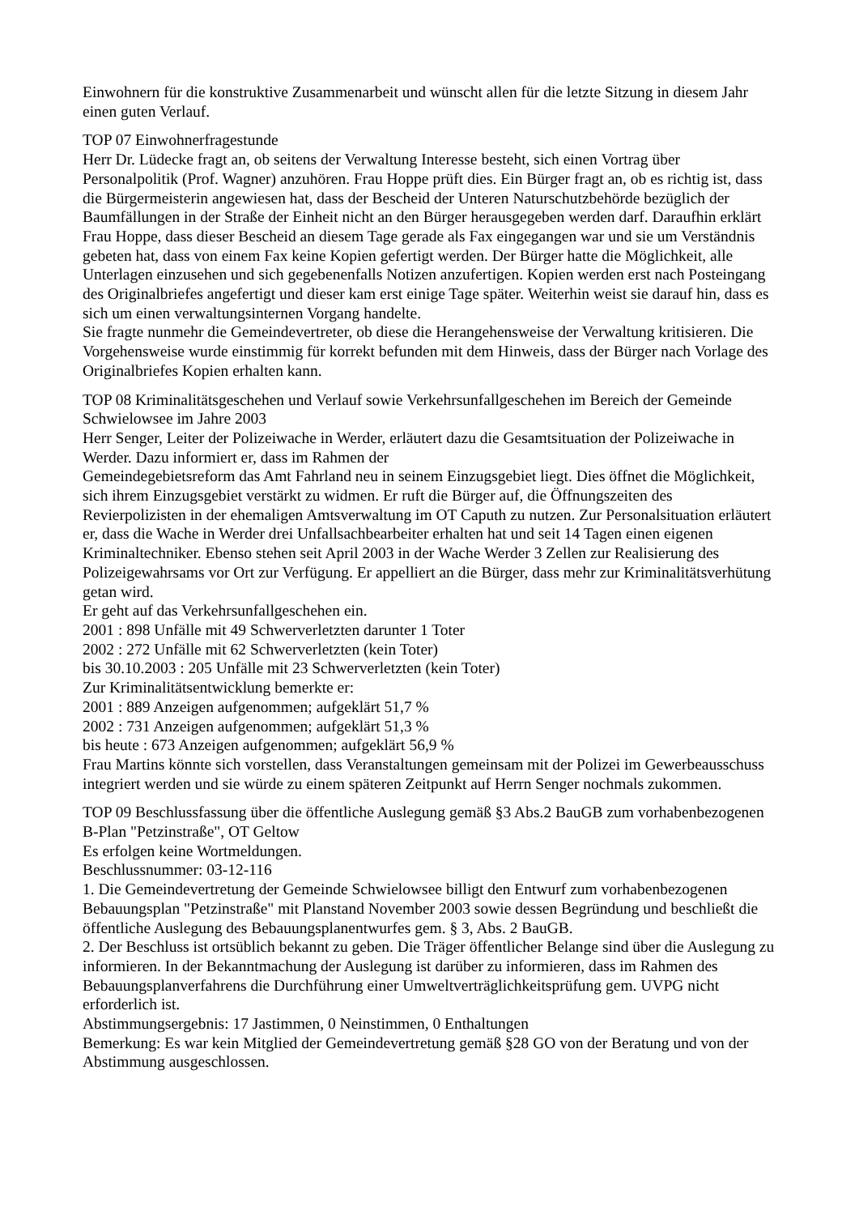Einwohnern für die konstruktive Zusammenarbeit und wünscht allen für die letzte Sitzung in diesem Jahr einen guten Verlauf.
TOP 07 Einwohnerfragestunde
Herr Dr. Lüdecke fragt an, ob seitens der Verwaltung Interesse besteht, sich einen Vortrag über Personalpolitik (Prof. Wagner) anzuhören. Frau Hoppe prüft dies. Ein Bürger fragt an, ob es richtig ist, dass die Bürgermeisterin angewiesen hat, dass der Bescheid der Unteren Naturschutzbehörde bezüglich der Baumfällungen in der Straße der Einheit nicht an den Bürger herausgegeben werden darf. Daraufhin erklärt Frau Hoppe, dass dieser Bescheid an diesem Tage gerade als Fax eingegangen war und sie um Verständnis gebeten hat, dass von einem Fax keine Kopien gefertigt werden. Der Bürger hatte die Möglichkeit, alle Unterlagen einzusehen und sich gegebenenfalls Notizen anzufertigen. Kopien werden erst nach Posteingang des Originalbriefes angefertigt und dieser kam erst einige Tage später. Weiterhin weist sie darauf hin, dass es sich um einen verwaltungsinternen Vorgang handelte.
Sie fragte nunmehr die Gemeindevertreter, ob diese die Herangehensweise der Verwaltung kritisieren. Die Vorgehensweise wurde einstimmig für korrekt befunden mit dem Hinweis, dass der Bürger nach Vorlage des Originalbriefes Kopien erhalten kann.
TOP 08 Kriminalitätsgeschehen und Verlauf sowie Verkehrsunfallgeschehen im Bereich der Gemeinde Schwielowsee im Jahre 2003
Herr Senger, Leiter der Polizeiwache in Werder, erläutert dazu die Gesamtsituation der Polizeiwache in Werder. Dazu informiert er, dass im Rahmen der
Gemeindegebietsreform das Amt Fahrland neu in seinem Einzugsgebiet liegt. Dies öffnet die Möglichkeit, sich ihrem Einzugsgebiet verstärkt zu widmen. Er ruft die Bürger auf, die Öffnungszeiten des Revierpolizisten in der ehemaligen Amtsverwaltung im OT Caputh zu nutzen. Zur Personalsituation erläutert er, dass die Wache in Werder drei Unfallsachbearbeiter erhalten hat und seit 14 Tagen einen eigenen Kriminaltechniker. Ebenso stehen seit April 2003 in der Wache Werder 3 Zellen zur Realisierung des Polizeigewahrsams vor Ort zur Verfügung. Er appelliert an die Bürger, dass mehr zur Kriminalitätsverhütung getan wird.
Er geht auf das Verkehrsunfallgeschehen ein.
2001 : 898 Unfälle mit 49 Schwerverletzten darunter 1 Toter
2002 : 272 Unfälle mit 62 Schwerverletzten (kein Toter)
bis 30.10.2003 : 205 Unfälle mit 23 Schwerverletzten (kein Toter)
Zur Kriminalitätsentwicklung bemerkte er:
2001 : 889 Anzeigen aufgenommen; aufgeklärt 51,7 %
2002 : 731 Anzeigen aufgenommen; aufgeklärt 51,3 %
bis heute : 673 Anzeigen aufgenommen; aufgeklärt 56,9 %
Frau Martins könnte sich vorstellen, dass Veranstaltungen gemeinsam mit der Polizei im Gewerbeausschuss integriert werden und sie würde zu einem späteren Zeitpunkt auf Herrn Senger nochmals zukommen.
TOP 09 Beschlussfassung über die öffentliche Auslegung gemäß §3 Abs.2 BauGB zum vorhabenbezogenen B-Plan "Petzinstraße", OT Geltow
Es erfolgen keine Wortmeldungen.
Beschlussnummer: 03-12-116
1. Die Gemeindevertretung der Gemeinde Schwielowsee billigt den Entwurf zum vorhabenbezogenen Bebauungsplan "Petzinstraße" mit Planstand November 2003 sowie dessen Begründung und beschließt die öffentliche Auslegung des Bebauungsplanentwurfes gem. § 3, Abs. 2 BauGB.
2. Der Beschluss ist ortsüblich bekannt zu geben. Die Träger öffentlicher Belange sind über die Auslegung zu informieren. In der Bekanntmachung der Auslegung ist darüber zu informieren, dass im Rahmen des Bebauungsplanverfahrens die Durchführung einer Umweltverträglichkeitsprüfung gem. UVPG nicht erforderlich ist.
Abstimmungsergebnis: 17 Jastimmen, 0 Neinstimmen, 0 Enthaltungen
Bemerkung: Es war kein Mitglied der Gemeindevertretung gemäß §28 GO von der Beratung und von der Abstimmung ausgeschlossen.